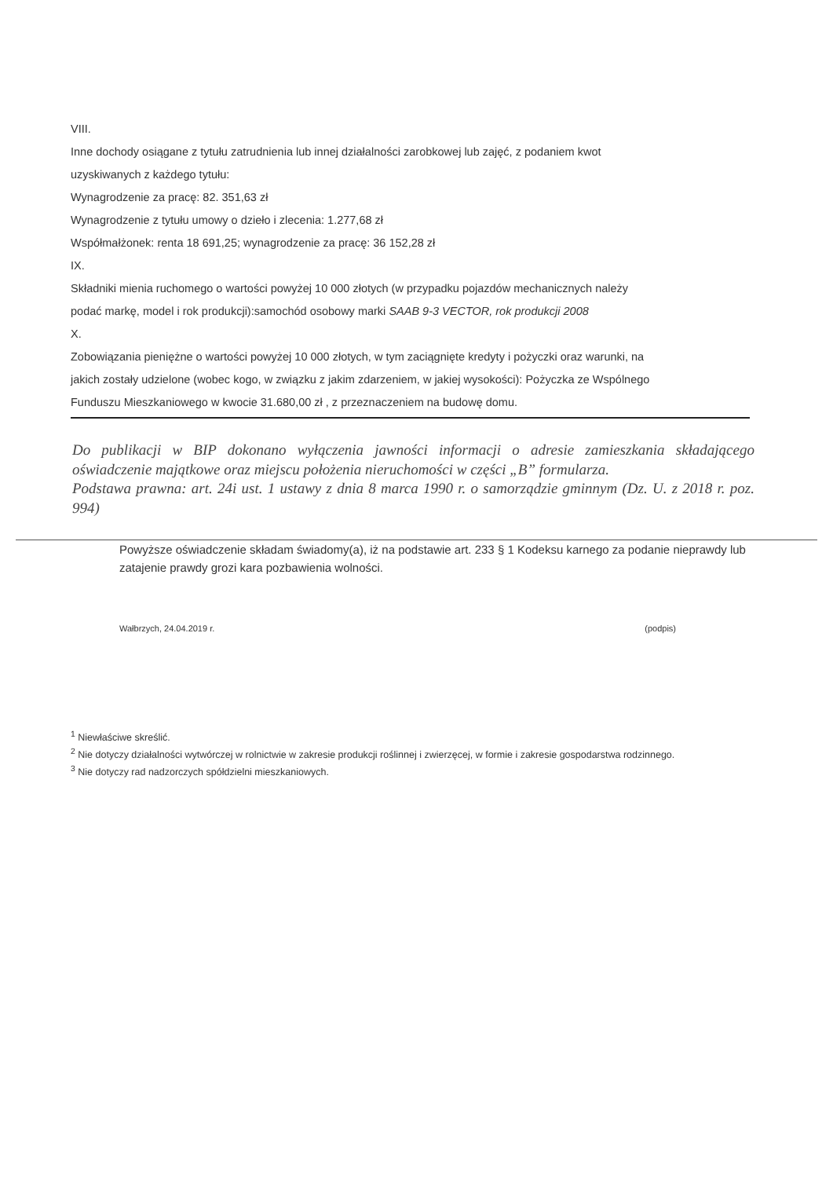VIII.
Inne dochody osiągane z tytułu zatrudnienia lub innej działalności zarobkowej lub zajęć, z podaniem kwot
uzyskiwanych z każdego tytułu:
Wynagrodzenie za pracę: 82. 351,63 zł
Wynagrodzenie z tytułu umowy o dzieło i zlecenia: 1.277,68 zł
Współmałżonek: renta 18 691,25; wynagrodzenie za pracę: 36 152,28 zł
IX.
Składniki mienia ruchomego o wartości powyżej 10 000 złotych (w przypadku pojazdów mechanicznych należy
podać markę, model i rok produkcji):samochód osobowy marki SAAB 9-3 VECTOR, rok produkcji 2008
X.
Zobowiązania pieniężne o wartości powyżej 10 000 złotych, w tym zaciągnięte kredyty i pożyczki oraz warunki, na
jakich zostały udzielone (wobec kogo, w związku z jakim zdarzeniem, w jakiej wysokości): Pożyczka ze Wspólnego
Funduszu Mieszkaniowego w kwocie 31.680,00 zł , z przeznaczeniem na budowę domu.
Do publikacji w BIP dokonano wyłączenia jawności informacji o adresie zamieszkania składającego oświadczenie majątkowe oraz miejscu położenia nieruchomości w części „B” formularza.
Podstawa prawna: art. 24i ust. 1 ustawy z dnia 8 marca 1990 r. o samorządzie gminnym (Dz. U. z 2018 r. poz. 994)
Powyższe oświadczenie składam świadomy(a), iż na podstawie art. 233 § 1 Kodeksu karnego za podanie nieprawdy lub zatajenie prawdy grozi kara pozbawienia wolności.
Wałbrzych, 24.04.2019 r. (podpis)
<sup>1</sup> Niewłaściwe skreślić.
<sup>2</sup> Nie dotyczy działalności wytwórczej w rolnictwie w zakresie produkcji roślinnej i zwierzęcej, w formie i zakresie gospodarstwa rodzinnego.
<sup>3</sup> Nie dotyczy rad nadzorczych spółdzielni mieszkaniowych.